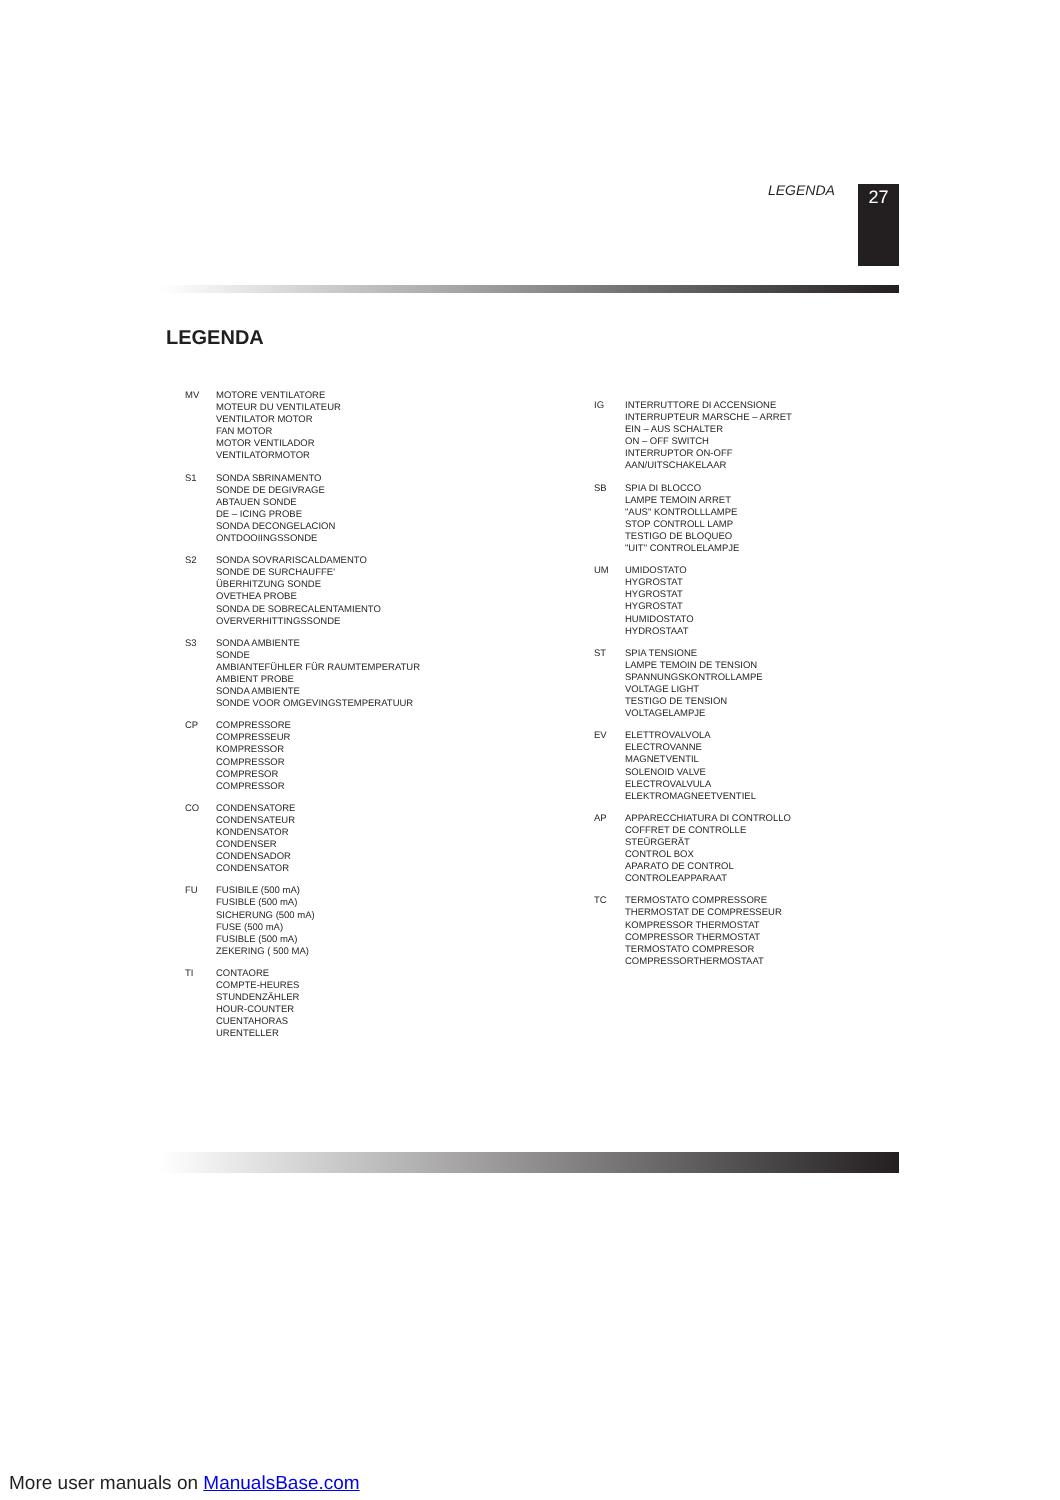LEGENDA 27
LEGENDA
MV MOTORE VENTILATORE
MOTEUR DU VENTILATEUR
VENTILATOR MOTOR
FAN MOTOR
MOTOR VENTILADOR
VENTILATORMOTOR
S1 SONDA SBRINAMENTO
SONDE DE DEGIVRAGE
ABTAUEN SONDE
DE – ICING PROBE
SONDA DECONGELACION
ONTDOOIINGSSONDE
S2 SONDA SOVRARISCALDAMENTO
SONDE DE SURCHAUFFE'
ÜBERHITZUNG SONDE
OVETHEA PROBE
SONDA DE SOBRECALENTAMIENTO
OVERVERHITTINGSSONDE
S3 SONDA AMBIENTE
SONDE
AMBIANTEFÜHLER FÜR RAUMTEMPERATUR
AMBIENT PROBE
SONDA AMBIENTE
SONDE VOOR OMGEVINGSTEMPERATUUR
CP COMPRESSORE
COMPRESSEUR
KOMPRESSOR
COMPRESSOR
COMPRESOR
COMPRESSOR
CO CONDENSATORE
CONDENSATEUR
KONDENSATOR
CONDENSER
CONDENSADOR
CONDENSATOR
FU FUSIBILE (500 mA)
FUSIBLE (500 mA)
SICHERUNG (500 mA)
FUSE (500 mA)
FUSIBLE (500 mA)
ZEKERING ( 500 MA)
TI CONTAORE
COMPTE-HEURES
STUNDENZÄHLER
HOUR-COUNTER
CUENTAHORAS
URENTELLER
IG INTERRUTTORE DI ACCENSIONE
INTERRUPTEUR MARSCHE – ARRET
EIN – AUS SCHALTER
ON – OFF SWITCH
INTERRUPTOR ON-OFF
AAN/UITSCHAKELAAR
SB SPIA DI BLOCCO
LAMPE TEMOIN ARRET
"AUS" KONTROLLLAMPE
STOP CONTROLL LAMP
TESTIGO DE BLOQUEO
"UIT" CONTROLELAMPJE
UM UMIDOSTATO
HYGROSTAT
HYGROSTAT
HYGROSTAT
HUMIDOSTATO
HYDROSTAAT
ST SPIA TENSIONE
LAMPE TEMOIN DE TENSION
SPANNUNGSKONTROLLAMPE
VOLTAGE LIGHT
TESTIGO DE TENSION
VOLTAGELAMPJE
EV ELETTROVALVOLA
ELECTROVANNE
MAGNETVENTIL
SOLENOID VALVE
ELECTROVALVULA
ELEKTROMAGNEETVENTIEL
AP APPARECCHIATURA DI CONTROLLO
COFFRET DE CONTROLLE
STEÜRGERÄT
CONTROL BOX
APARATO DE CONTROL
CONTROLEAPPARAAT
TC TERMOSTATO COMPRESSORE
THERMOSTAT DE COMPRESSEUR
KOMPRESSOR THERMOSTAT
COMPRESSOR THERMOSTAT
TERMOSTATO COMPRESOR
COMPRESSORTHERMOSTAAT
More user manuals on ManualsBase.com